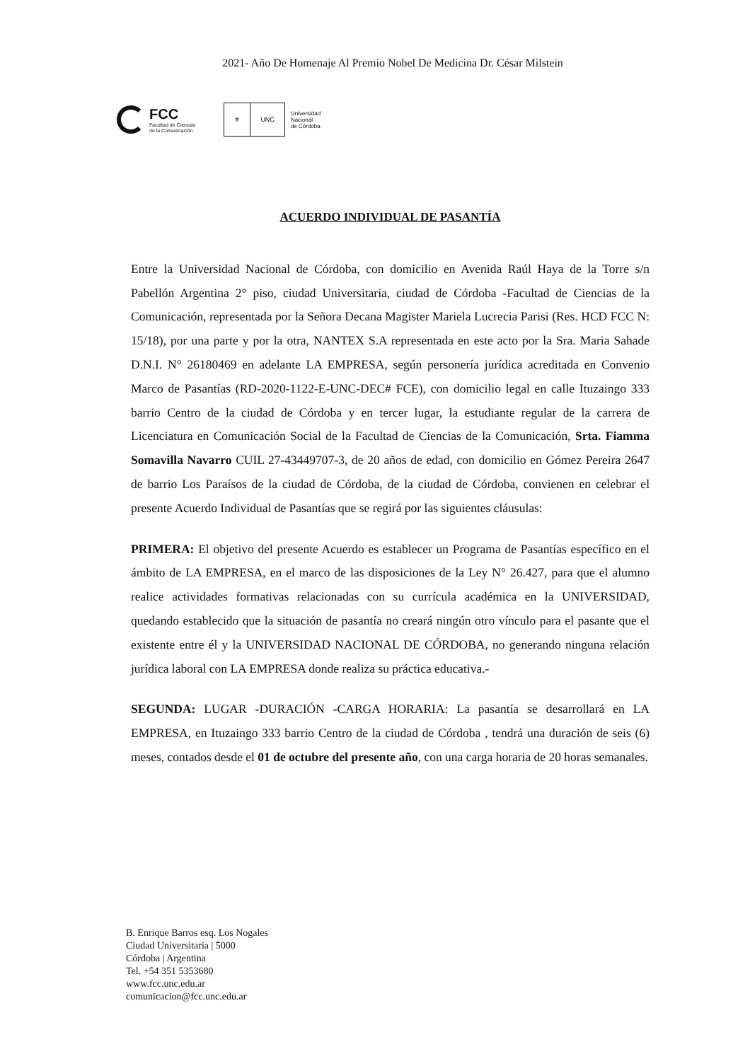2021- Año De Homenaje Al Premio Nobel De Medicina Dr. César Milstein
FCC
Facultad de Ciencias
de la Comunicación
⚜ UNC
Universidad
Nacional
de Córdoba
ACUERDO INDIVIDUAL DE PASANTÍA
Entre la Universidad Nacional de Córdoba, con domicilio en Avenida Raúl Haya de la Torre s/n Pabellón Argentina 2° piso, ciudad Universitaria, ciudad de Córdoba -Facultad de Ciencias de la Comunicación, representada por la Señora Decana Magister Mariela Lucrecia Parisi (Res. HCD FCC N: 15/18), por una parte y por la otra, NANTEX S.A representada en este acto por la Sra. Maria Sahade D.N.I. N° 26180469 en adelante LA EMPRESA, según personería jurídica acreditada en Convenio Marco de Pasantías (RD-2020-1122-E-UNC-DEC# FCE), con domicilio legal en calle Ituzaingo 333 barrio Centro de la ciudad de Córdoba y en tercer lugar, la estudiante regular de la carrera de Licenciatura en Comunicación Social de la Facultad de Ciencias de la Comunicación, Srta. Fiamma Somavilla Navarro CUIL 27-43449707-3, de 20 años de edad, con domicilio en Gómez Pereira 2647 de barrio Los Paraísos de la ciudad de Córdoba, de la ciudad de Córdoba, convienen en celebrar el presente Acuerdo Individual de Pasantías que se regirá por las siguientes cláusulas:
PRIMERA: El objetivo del presente Acuerdo es establecer un Programa de Pasantías específico en el ámbito de LA EMPRESA, en el marco de las disposiciones de la Ley N° 26.427, para que el alumno realice actividades formativas relacionadas con su currícula académica en la UNIVERSIDAD, quedando establecido que la situación de pasantía no creará ningún otro vínculo para el pasante que el existente entre él y la UNIVERSIDAD NACIONAL DE CÓRDOBA, no generando ninguna relación jurídica laboral con LA EMPRESA donde realiza su práctica educativa.-
SEGUNDA: LUGAR -DURACIÓN -CARGA HORARIA: La pasantía se desarrollará en LA EMPRESA, en Ituzaingo 333 barrio Centro de la ciudad de Córdoba , tendrá una duración de seis (6) meses, contados desde el 01 de octubre del presente año, con una carga horaria de 20 horas semanales.
B. Enrique Barros esq. Los Nogales
Ciudad Universitaria | 5000
Córdoba | Argentina
Tel. +54 351 5353680
www.fcc.unc.edu.ar
comunicacion@fcc.unc.edu.ar